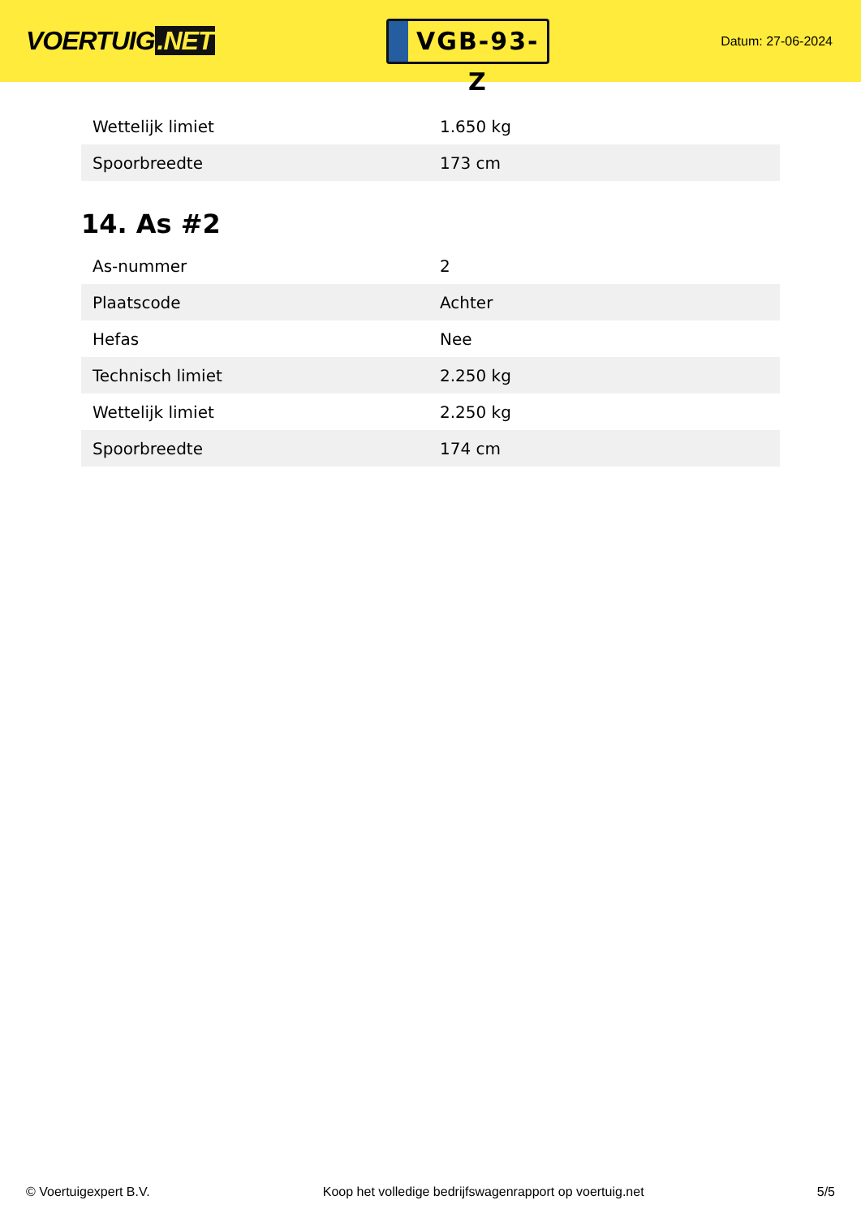VOERTUIG.NET
VGB-93-Z
Datum: 27-06-2024
| Wettelijk limiet | 1.650 kg |
| Spoorbreedte | 173 cm |
14. As #2
| As-nummer | 2 |
| Plaatscode | Achter |
| Hefas | Nee |
| Technisch limiet | 2.250 kg |
| Wettelijk limiet | 2.250 kg |
| Spoorbreedte | 174 cm |
© Voertuigexpert B.V. Koop het volledige bedrijfswagenrapport op voertuig.net 5/5